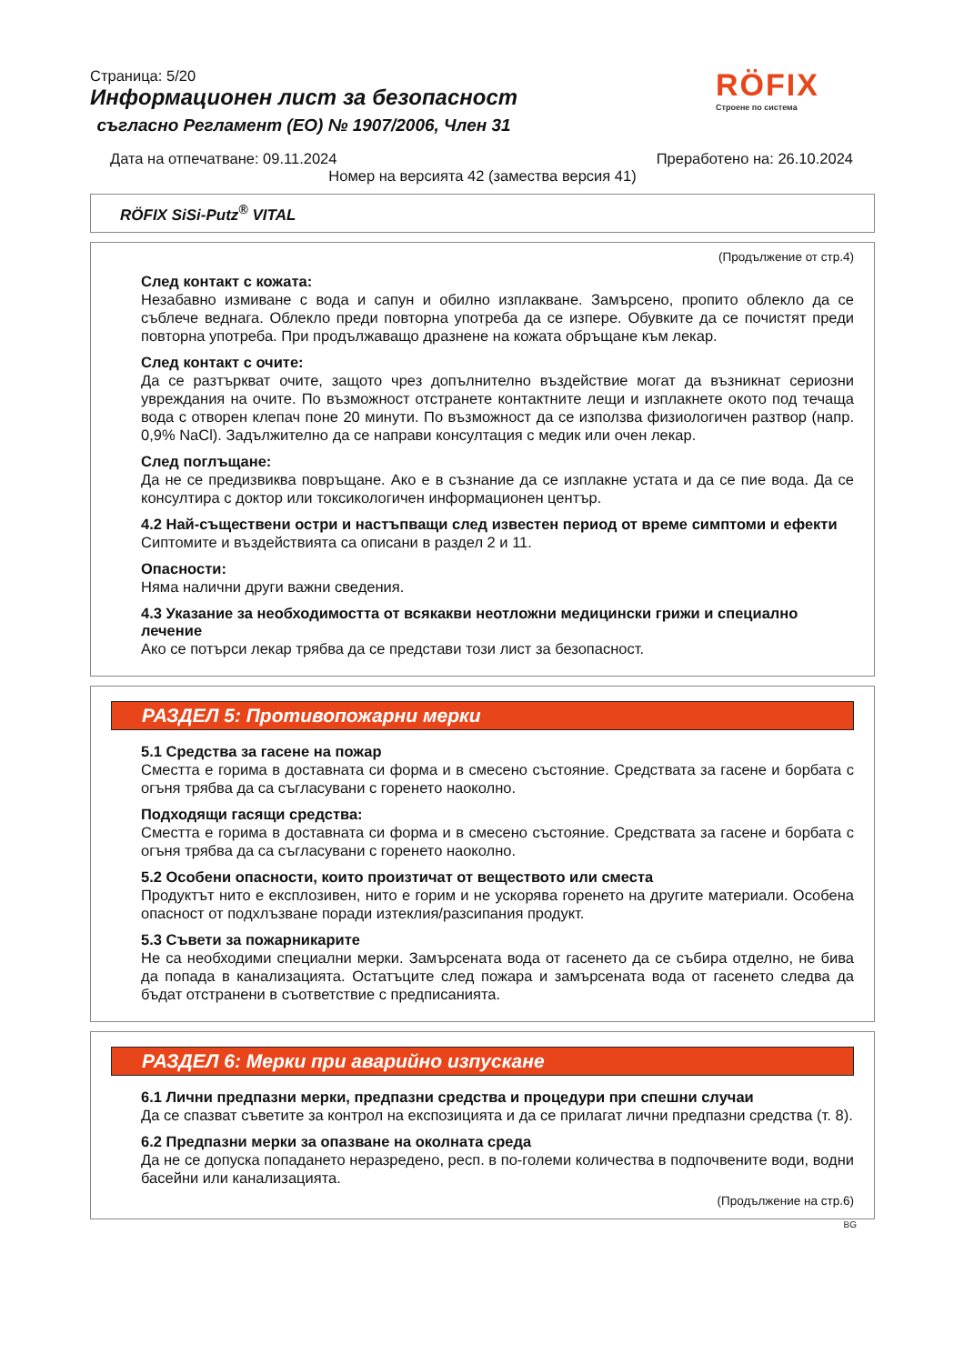Страница: 5/20
Информационен лист за безопасност
съгласно Регламент (ЕО) № 1907/2006, Член 31
RÖFIX
Строене по система
Дата на отпечатване: 09.11.2024 Преработено на: 26.10.2024
Номер на версията 42 (замества версия 41)
RÖFIX SiSi-Putz<sup>®</sup> VITAL
(Продължение от стр.4)
След контакт с кожата:
Незабавно измиване с вода и сапун и обилно изплакване. Замърсено, пропито облекло да се съблече веднага. Облекло преди повторна употреба да се изпере. Обувките да се почистят преди повторна употреба. При продължаващо дразнене на кожата обръщане към лекар.
След контакт с очите:
Да се разтъркват очите, защото чрез допълнително въздействие могат да възникнат сериозни увреждания на очите. По възможност отстранете контактните лещи и изплакнете окото под течаща вода с отворен клепач поне 20 минути. По възможност да се използва физиологичен разтвор (напр. 0,9% NaCl). Задължително да се направи консултация с медик или очен лекар.
След поглъщане:
Да не се предизвиква повръщане. Ако е в съзнание да се изплакне устата и да се пие вода. Да се консултира с доктор или токсикологичен информационен център.
4.2 Най-съществени остри и настъпващи след известен период от време симптоми и ефекти
Сиптомите и въздействията са описани в раздел 2 и 11.
Опасности:
Няма налични други важни сведения.
4.3 Указание за необходимостта от всякакви неотложни медицински грижи и специално лечение
Ако се потърси лекар трябва да се представи този лист за безопасност.
РАЗДЕЛ 5: Противопожарни мерки
5.1 Средства за гасене на пожар
Сместта е горима в доставната си форма и в смесено състояние. Средствата за гасене и борбата с огъня трябва да са съгласувани с горенето наоколно.
Подходящи гасящи средства:
Сместта е горима в доставната си форма и в смесено състояние. Средствата за гасене и борбата с огъня трябва да са съгласувани с горенето наоколно.
5.2 Особени опасности, които произтичат от веществото или сместа
Продуктът нито е експлозивен, нито е горим и не ускорява горенето на другите материали. Особена опасност от подхлъзване поради изтеклия/разсипания продукт.
5.3 Съвети за пожарникарите
Не са необходими специални мерки. Замърсената вода от гасенето да се събира отделно, не бива да попада в канализацията. Остатъците след пожара и замърсената вода от гасенето следва да бъдат отстранени в съответствие с предписанията.
РАЗДЕЛ 6: Мерки при аварийно изпускане
6.1 Лични предпазни мерки, предпазни средства и процедури при спешни случаи
Да се спазват съветите за контрол на експозицията и да се прилагат лични предпазни средства (т. 8).
6.2 Предпазни мерки за опазване на околната среда
Да не се допуска попадането неразредено, респ. в по-големи количества в подпочвените води, водни басейни или канализацията.
(Продължение на стр.6)
BG